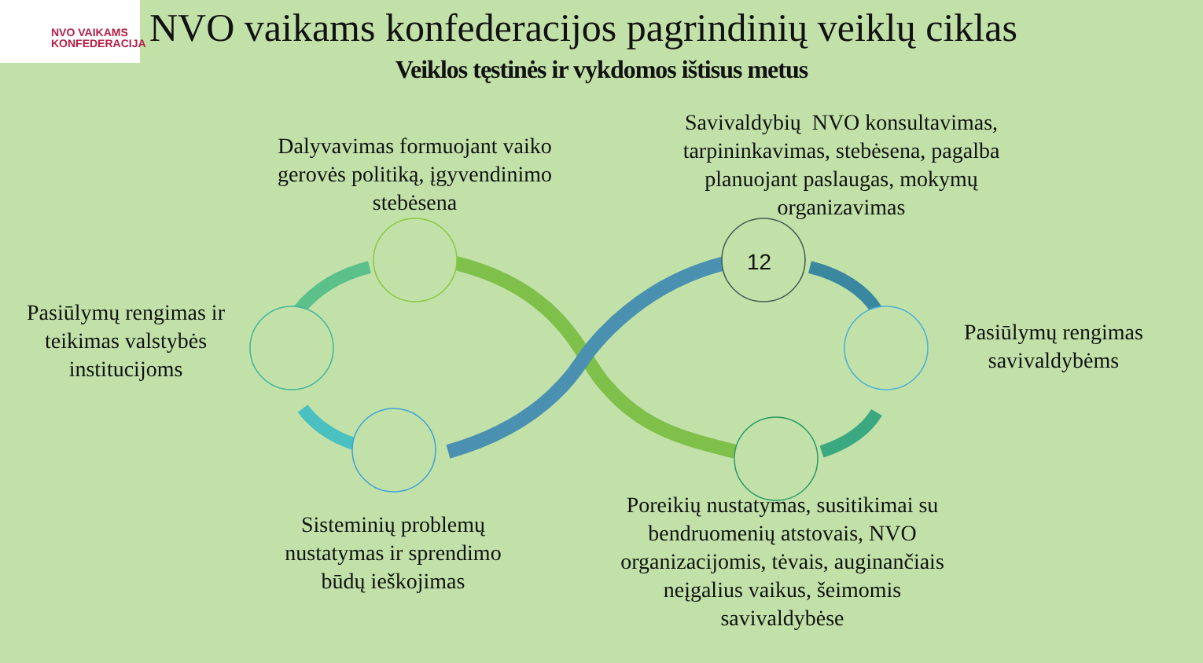NVO VAIKAMS
KONFEDERACIJA
NVO vaikams konfederacijos pagrindinių veiklų ciklas
Veiklos tęstinės ir vykdomos ištisus metus
Dalyvavimas formuojant vaiko gerovės politiką, įgyvendinimo stebėsena
Savivaldybių NVO konsultavimas, tarpininkavimas, stebėsena, pagalba planuojant paslaugas, mokymų organizavimas
Pasiūlymų rengimas ir teikimas valstybės institucijoms
Pasiūlymų rengimas savivaldybėms
Sisteminių problemų nustatymas ir sprendimo būdų ieškojimas
Poreikių nustatymas, susitikimai su bendruomenių atstovais, NVO organizacijomis, tėvais, auginančiais neįgalius vaikus, šeimomis savivaldybėse
12